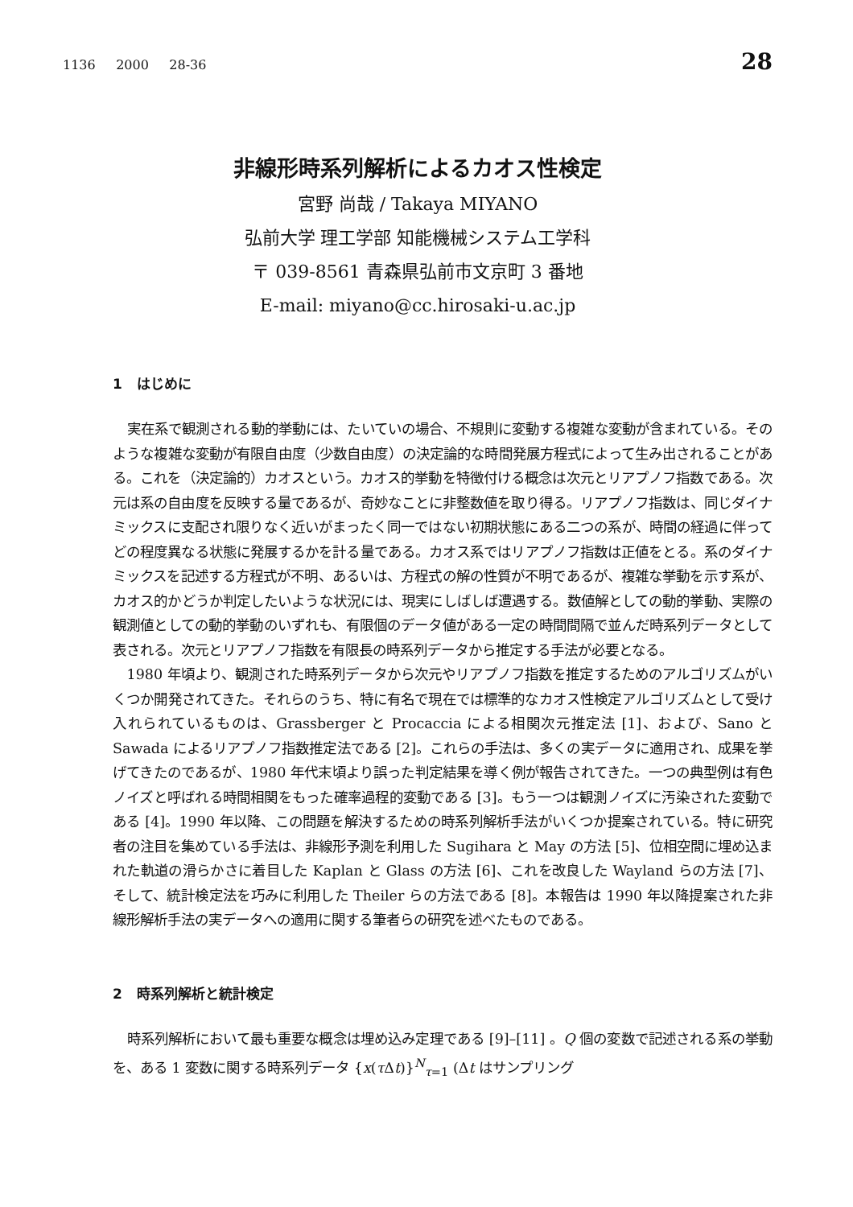1136 2000 28-36 28
非線形時系列解析によるカオス性検定
宮野 尚哉 / Takaya MIYANO
弘前大学 理工学部 知能機械システム工学科
〒 039-8561 青森県弘前市文京町 3 番地
E-mail: miyano@cc.hirosaki-u.ac.jp
1 はじめに
実在系で観測される動的挙動には、たいていの場合、不規則に変動する複雑な変動が含まれている。そのような複雑な変動が有限自由度（少数自由度）の決定論的な時間発展方程式によって生み出されることがある。これを（決定論的）カオスという。カオス的挙動を特徴付ける概念は次元とリアプノフ指数である。次元は系の自由度を反映する量であるが、奇妙なことに非整数値を取り得る。リアプノフ指数は、同じダイナミックスに支配され限りなく近いがまったく同一ではない初期状態にある二つの系が、時間の経過に伴ってどの程度異なる状態に発展するかを計る量である。カオス系ではリアプノフ指数は正値をとる。系のダイナミックスを記述する方程式が不明、あるいは、方程式の解の性質が不明であるが、複雑な挙動を示す系が、カオス的かどうか判定したいような状況には、現実にしばしば遭遇する。数値解としての動的挙動、実際の観測値としての動的挙動のいずれも、有限個のデータ値がある一定の時間間隔で並んだ時系列データとして表される。次元とリアプノフ指数を有限長の時系列データから推定する手法が必要となる。
1980 年頃より、観測された時系列データから次元やリアプノフ指数を推定するためのアルゴリズムがいくつか開発されてきた。それらのうち、特に有名で現在では標準的なカオス性検定アルゴリズムとして受け入れられているものは、Grassberger と Procaccia による相関次元推定法 [1]、および、Sano と Sawada によるリアプノフ指数推定法である [2]。これらの手法は、多くの実データに適用され、成果を挙げてきたのであるが、1980 年代末頃より誤った判定結果を導く例が報告されてきた。一つの典型例は有色ノイズと呼ばれる時間相関をもった確率過程的変動である [3]。もう一つは観測ノイズに汚染された変動である [4]。1990 年以降、この問題を解決するための時系列解析手法がいくつか提案されている。特に研究者の注目を集めている手法は、非線形予測を利用した Sugihara と May の方法 [5]、位相空間に埋め込まれた軌道の滑らかさに着目した Kaplan と Glass の方法 [6]、これを改良した Wayland らの方法 [7]、そして、統計検定法を巧みに利用した Theiler らの方法である [8]。本報告は 1990 年以降提案された非線形解析手法の実データへの適用に関する筆者らの研究を述べたものである。
2 時系列解析と統計検定
時系列解析において最も重要な概念は埋め込み定理である [9]–[11] 。Q 個の変数で記述される系の挙動を、ある 1 変数に関する時系列データ {x(τ Δt)}<sup>N</sup><sub>τ=1</sub> (Δt はサンプリング